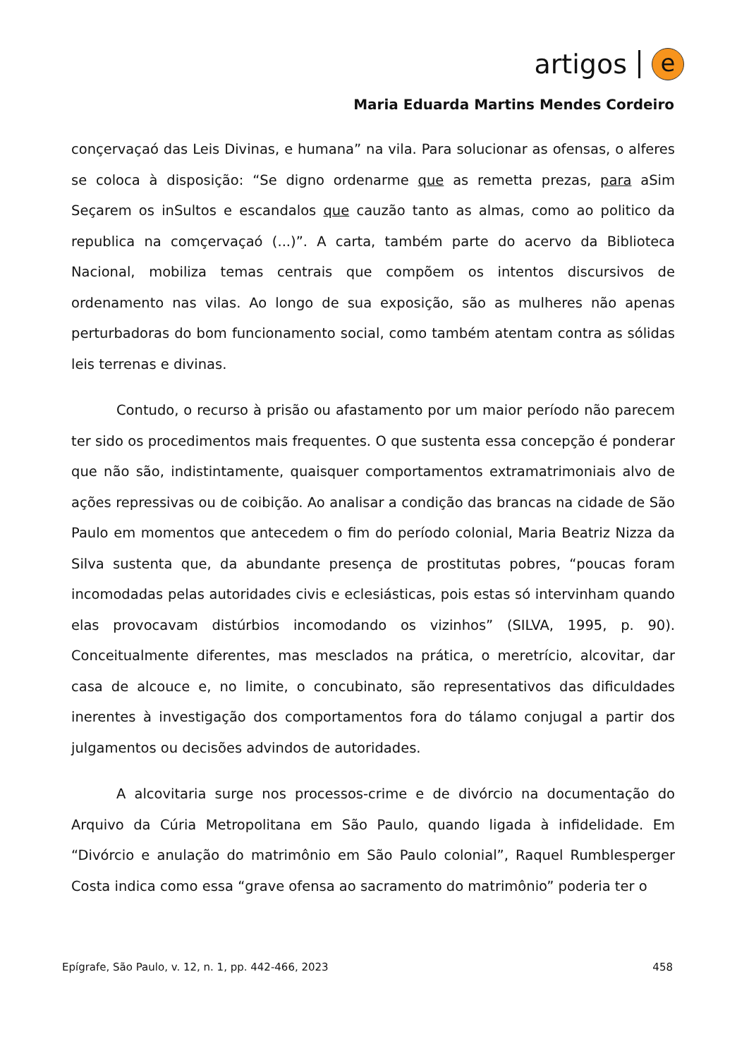artigos e
Maria Eduarda Martins Mendes Cordeiro
conçervaçaó das Leis Divinas, e humana” na vila. Para solucionar as ofensas, o alferes se coloca à disposição: “Se digno ordenarme que as remetta prezas, para aSim Seçarem os inSultos e escandalos que cauzão tanto as almas, como ao politico da republica na comçervaçaó (...)”. A carta, também parte do acervo da Biblioteca Nacional, mobiliza temas centrais que compõem os intentos discursivos de ordenamento nas vilas. Ao longo de sua exposição, são as mulheres não apenas perturbadoras do bom funcionamento social, como também atentam contra as sólidas leis terrenas e divinas.
Contudo, o recurso à prisão ou afastamento por um maior período não parecem ter sido os procedimentos mais frequentes. O que sustenta essa concepção é ponderar que não são, indistintamente, quaisquer comportamentos extramatrimoniais alvo de ações repressivas ou de coibição. Ao analisar a condição das brancas na cidade de São Paulo em momentos que antecedem o fim do período colonial, Maria Beatriz Nizza da Silva sustenta que, da abundante presença de prostitutas pobres, “poucas foram incomodadas pelas autoridades civis e eclesiásticas, pois estas só intervinham quando elas provocavam distúrbios incomodando os vizinhos” (SILVA, 1995, p. 90). Conceitualmente diferentes, mas mesclados na prática, o meretrício, alcovitar, dar casa de alcouce e, no limite, o concubinato, são representativos das dificuldades inerentes à investigação dos comportamentos fora do tálamo conjugal a partir dos julgamentos ou decisões advindos de autoridades.
A alcovitaria surge nos processos-crime e de divórcio na documentação do Arquivo da Cúria Metropolitana em São Paulo, quando ligada à infidelidade. Em “Divórcio e anulação do matrimônio em São Paulo colonial”, Raquel Rumblesperger Costa indica como essa “grave ofensa ao sacramento do matrimônio” poderia ter o
Epígrafe, São Paulo, v. 12, n. 1, pp. 442-466, 2023 458